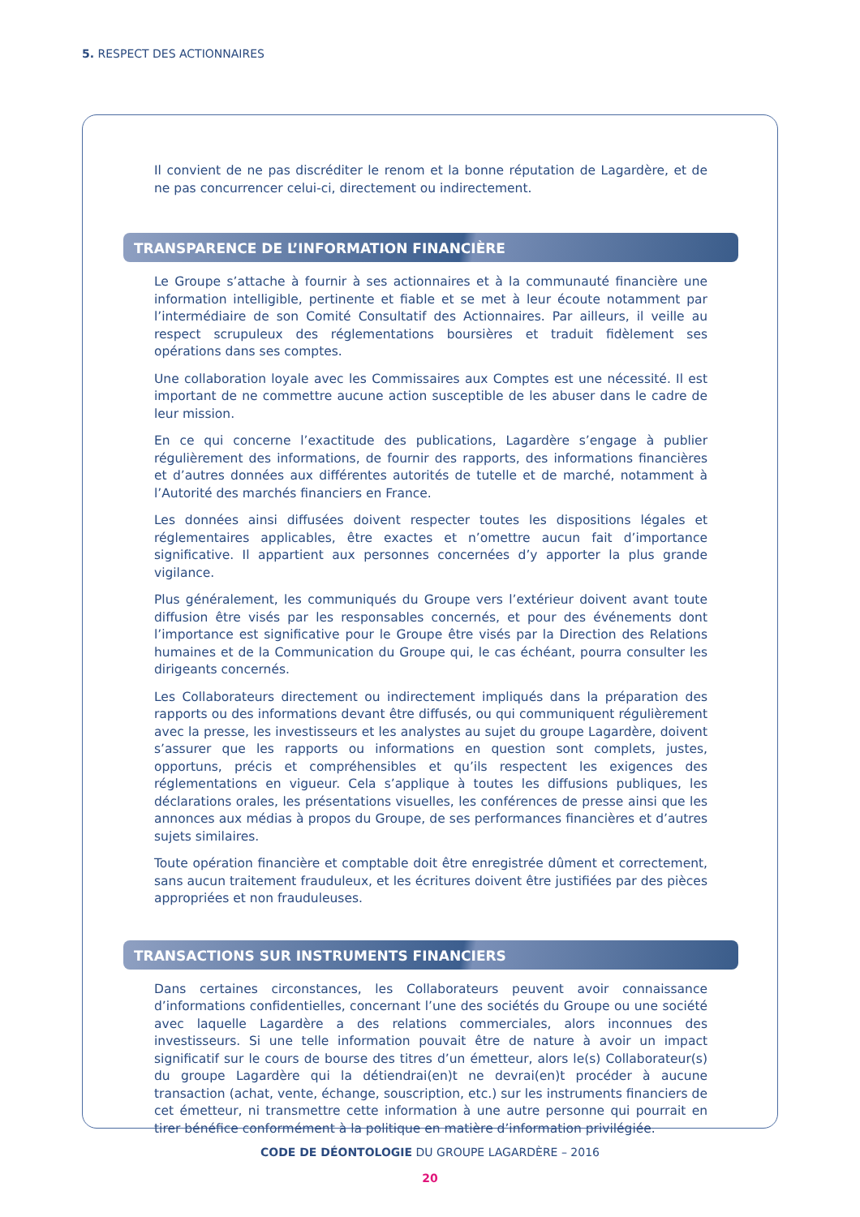5. RESPECT DES ACTIONNAIRES
Il convient de ne pas discréditer le renom et la bonne réputation de Lagardère, et de ne pas concurrencer celui-ci, directement ou indirectement.
TRANSPARENCE DE L’INFORMATION FINANCIÈRE
Le Groupe s’attache à fournir à ses actionnaires et à la communauté financière une information intelligible, pertinente et fiable et se met à leur écoute notamment par l’intermédiaire de son Comité Consultatif des Actionnaires. Par ailleurs, il veille au respect scrupuleux des réglementations boursières et traduit fidèlement ses opérations dans ses comptes.
Une collaboration loyale avec les Commissaires aux Comptes est une nécessité. Il est important de ne commettre aucune action susceptible de les abuser dans le cadre de leur mission.
En ce qui concerne l’exactitude des publications, Lagardère s’engage à publier régulièrement des informations, de fournir des rapports, des informations financières et d’autres données aux différentes autorités de tutelle et de marché, notamment à l’Autorité des marchés financiers en France.
Les données ainsi diffusées doivent respecter toutes les dispositions légales et réglementaires applicables, être exactes et n’omettre aucun fait d’importance significative. Il appartient aux personnes concernées d’y apporter la plus grande vigilance.
Plus généralement, les communiqués du Groupe vers l’extérieur doivent avant toute diffusion être visés par les responsables concernés, et pour des événements dont l’importance est significative pour le Groupe être visés par la Direction des Relations humaines et de la Communication du Groupe qui, le cas échéant, pourra consulter les dirigeants concernés.
Les Collaborateurs directement ou indirectement impliqués dans la préparation des rapports ou des informations devant être diffusés, ou qui communiquent régulièrement avec la presse, les investisseurs et les analystes au sujet du groupe Lagardère, doivent s’assurer que les rapports ou informations en question sont complets, justes, opportuns, précis et compréhensibles et qu’ils respectent les exigences des réglementations en vigueur. Cela s’applique à toutes les diffusions publiques, les déclarations orales, les présentations visuelles, les conférences de presse ainsi que les annonces aux médias à propos du Groupe, de ses performances financières et d’autres sujets similaires.
Toute opération financière et comptable doit être enregistrée dûment et correctement, sans aucun traitement frauduleux, et les écritures doivent être justifiées par des pièces appropriées et non frauduleuses.
TRANSACTIONS SUR INSTRUMENTS FINANCIERS
Dans certaines circonstances, les Collaborateurs peuvent avoir connaissance d’informations confidentielles, concernant l’une des sociétés du Groupe ou une société avec laquelle Lagardère a des relations commerciales, alors inconnues des investisseurs. Si une telle information pouvait être de nature à avoir un impact significatif sur le cours de bourse des titres d’un émetteur, alors le(s) Collaborateur(s) du groupe Lagardère qui la détiendrai(en)t ne devrai(en)t procéder à aucune transaction (achat, vente, échange, souscription, etc.) sur les instruments financiers de cet émetteur, ni transmettre cette information à une autre personne qui pourrait en tirer bénéfice conformément à la politique en matière d’information privilégiée.
CODE DE DÉONTOLOGIE DU GROUPE LAGARDÈRE – 2016
20